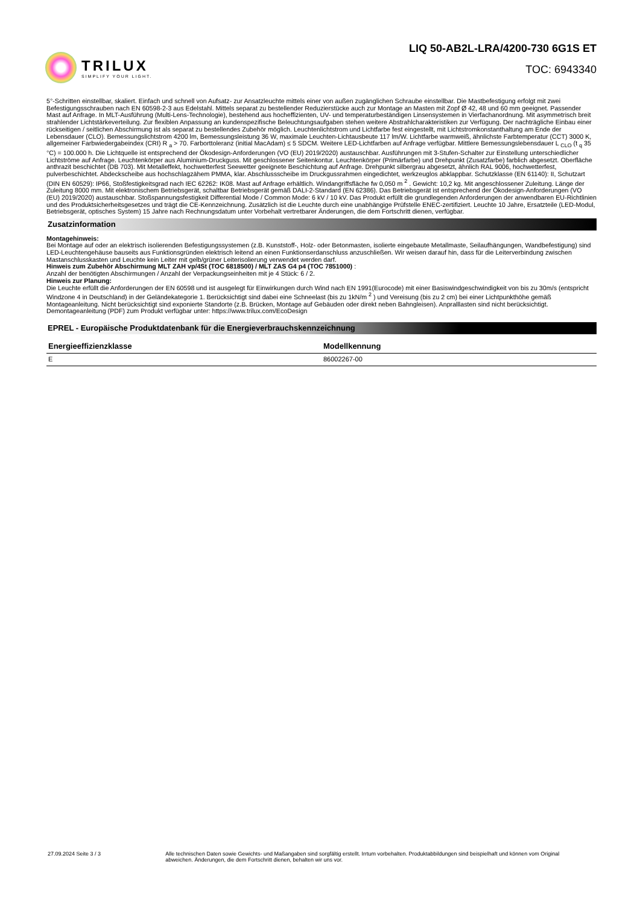TRILUX
SIMPLIFY YOUR LIGHT.
LIQ 50-AB2L-LRA/4200-730 6G1S ET
TOC: 6943340
5°-Schritten einstellbar, skaliert. Einfach und schnell von Aufsatz- zur Ansatzleuchte mittels einer von außen zugänglichen Schraube einstellbar. Die Mastbefestigung erfolgt mit zwei Befestigungsschrauben nach EN 60598-2-3 aus Edelstahl. Mittels separat zu bestellender Reduzierstücke auch zur Montage an Masten mit Zopf Ø 42, 48 und 60 mm geeignet. Passender Mast auf Anfrage. In MLT-Ausführung (Multi-Lens-Technologie), bestehend aus hocheffizienten, UV- und temperaturbeständigen Linsensystemen in Vierfachanordnung. Mit asymmetrisch breit strahlender Lichtstärkeverteilung. Zur flexiblen Anpassung an kundenspezifische Beleuchtungsaufgaben stehen weitere Abstrahlcharakteristiken zur Verfügung. Der nachträgliche Einbau einer rückseitigen / seitlichen Abschirmung ist als separat zu bestellendes Zubehör möglich. Leuchtenlichtstrom und Lichtfarbe fest eingestellt, mit Lichtstromkonstanthaltung am Ende der Lebensdauer (CLO). Bemessungslichtstrom 4200 lm, Bemessungsleistung 36 W, maximale Leuchten-Lichtausbeute 117 lm/W. Lichtfarbe warmweiß, ähnlichste Farbtemperatur (CCT) 3000 K, allgemeiner Farbwiedergabeindex (CRI) R <sub>a</sub> > 70. Farborttoleranz (initial MacAdam) ≤ 5 SDCM. Weitere LED-Lichtfarben auf Anfrage verfügbar. Mittlere Bemessungslebensdauer L <sub>CLO</sub> (t <sub>q</sub> 35 °C) = 100.000 h. Die Lichtquelle ist entsprechend der Ökodesign-Anforderungen (VO (EU) 2019/2020) austauschbar. Ausführungen mit 3-Stufen-Schalter zur Einstellung unterschiedlicher Lichtströme auf Anfrage. Leuchtenkörper aus Aluminium-Druckguss. Mit geschlossener Seitenkontur. Leuchtenkörper (Primärfarbe) und Drehpunkt (Zusatzfarbe) farblich abgesetzt. Oberfläche anthrazit beschichtet (DB 703). Mit Metalleffekt, hochwetterfest Seewetter geeignete Beschichtung auf Anfrage. Drehpunkt silbergrau abgesetzt, ähnlich RAL 9006, hochwetterfest, pulverbeschichtet. Abdeckscheibe aus hochschlagzähem PMMA, klar. Abschlussscheibe im Druckgussrahmen eingedichtet, werkzeuglos abklappbar. Schutzklasse (EN 61140): II, Schutzart (DIN EN 60529): IP66, Stoßfestigkeitsgrad nach IEC 62262: IK08. Mast auf Anfrage erhältlich. Windangriffsfläche fw 0,050 m <sup>2</sup> . Gewicht: 10,2 kg. Mit angeschlossener Zuleitung. Länge der Zuleitung 8000 mm. Mit elektronischem Betriebsgerät, schaltbar Betriebsgerät gemäß DALI-2-Standard (EN 62386). Das Betriebsgerät ist entsprechend der Ökodesign-Anforderungen (VO (EU) 2019/2020) austauschbar. Stoßspannungsfestigkeit Differential Mode / Common Mode: 6 kV / 10 kV. Das Produkt erfüllt die grundlegenden Anforderungen der anwendbaren EU-Richtlinien und des Produktsicherheitsgesetzes und trägt die CE-Kennzeichnung. Zusätzlich ist die Leuchte durch eine unabhängige Prüfstelle ENEC-zertifiziert. Leuchte 10 Jahre, Ersatzteile (LED-Modul, Betriebsgerät, optisches System) 15 Jahre nach Rechnungsdatum unter Vorbehalt vertretbarer Änderungen, die dem Fortschritt dienen, verfügbar.
Zusatzinformation
Montagehinweis:
Bei Montage auf oder an elektrisch isolierenden Befestigungssystemen (z.B. Kunststoff-, Holz- oder Betonmasten, isolierte eingebaute Metallmaste, Seilaufhängungen, Wandbefestigung) sind LED-Leuchtengehäuse bauseits aus Funktionsgründen elektrisch leitend an einen Funktionserdanschluss anzuschließen. Wir weisen darauf hin, dass für die Leiterverbindung zwischen Mastanschlusskasten und Leuchte kein Leiter mit gelb/grüner Leiterisolierung verwendet werden darf.
Hinweis zum Zubehör Abschirmung MLT ZAH vp/4St (TOC 6818500) / MLT ZAS G4 p4 (TOC 7851000) :
Anzahl der benötigten Abschirmungen / Anzahl der Verpackungseinheiten mit je 4 Stück: 6 / 2.
Hinweis zur Planung:
Die Leuchte erfüllt die Anforderungen der EN 60598 und ist ausgelegt für Einwirkungen durch Wind nach EN 1991(Eurocode) mit einer Basiswindgeschwindigkeit von bis zu 30m/s (entspricht Windzone 4 in Deutschland) in der Geländekategorie 1. Berücksichtigt sind dabei eine Schneelast (bis zu 1kN/m <sup>2</sup> ) und Vereisung (bis zu 2 cm) bei einer Lichtpunkthöhe gemäß Montageanleitung. Nicht berücksichtigt sind exponierte Standorte (z.B. Brücken, Montage auf Gebäuden oder direkt neben Bahngleisen). Anpralllasten sind nicht berücksichtigt.
Demontageanleitung (PDF) zum Produkt verfügbar unter: https://www.trilux.com/EcoDesign
EPREL - Europäische Produktdatenbank für die Energieverbrauchskennzeichnung
| Energieeffizienzklasse | Modellkennung |
| --- | --- |
| E | 86002267-00 |
27.09.2024 Seite 3 / 3 Alle technischen Daten sowie Gewichts- und Maßangaben sind sorgfältig erstellt. Irrtum vorbehalten. Produktabbildungen sind beispielhaft und können vom Original abweichen. Änderungen, die dem Fortschritt dienen, behalten wir uns vor.